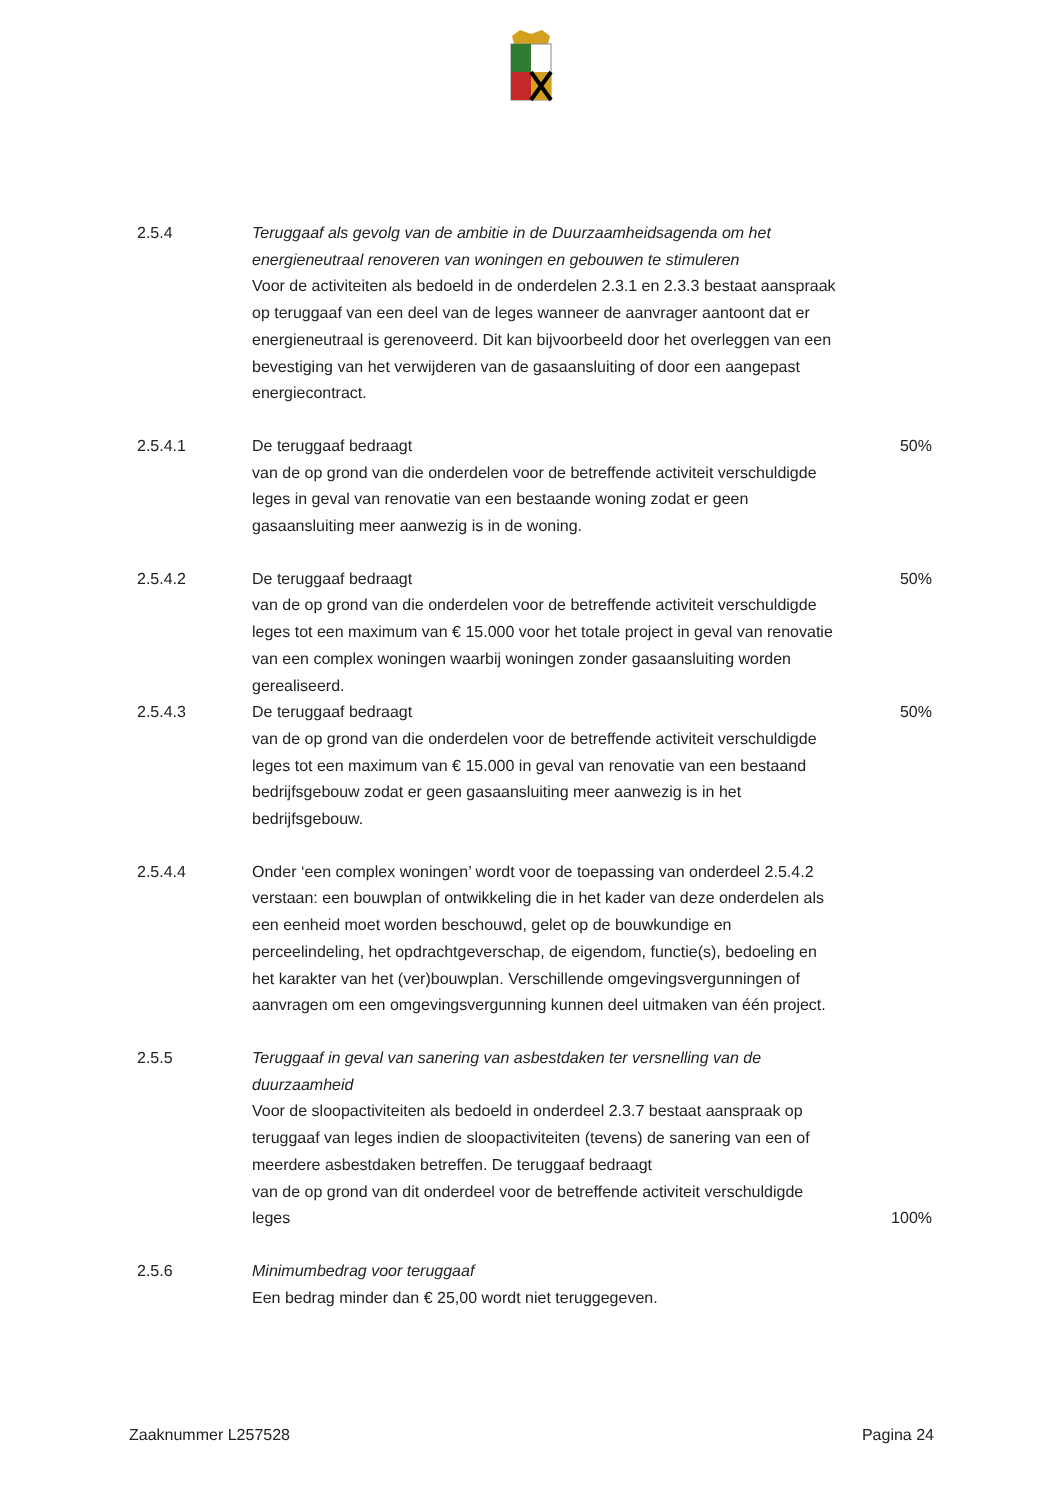2.5.4 Teruggaaf als gevolg van de ambitie in de Duurzaamheidsagenda om het energieneutraal renoveren van woningen en gebouwen te stimuleren
Voor de activiteiten als bedoeld in de onderdelen 2.3.1 en 2.3.3 bestaat aanspraak op teruggaaf van een deel van de leges wanneer de aanvrager aantoont dat er energieneutraal is gerenoveerd. Dit kan bijvoorbeeld door het overleggen van een bevestiging van het verwijderen van de gasaansluiting of door een aangepast energiecontract.
2.5.4.1 De teruggaaf bedraagt
van de op grond van die onderdelen voor de betreffende activiteit verschuldigde leges in geval van renovatie van een bestaande woning zodat er geen gasaansluiting meer aanwezig is in de woning.
50%
2.5.4.2 De teruggaaf bedraagt
van de op grond van die onderdelen voor de betreffende activiteit verschuldigde leges tot een maximum van € 15.000 voor het totale project in geval van renovatie van een complex woningen waarbij woningen zonder gasaansluiting worden gerealiseerd.
50%
2.5.4.3 De teruggaaf bedraagt
van de op grond van die onderdelen voor de betreffende activiteit verschuldigde leges tot een maximum van € 15.000 in geval van renovatie van een bestaand bedrijfsgebouw zodat er geen gasaansluiting meer aanwezig is in het bedrijfsgebouw.
50%
2.5.4.4 Onder ‘een complex woningen’ wordt voor de toepassing van onderdeel 2.5.4.2 verstaan: een bouwplan of ontwikkeling die in het kader van deze onderdelen als een eenheid moet worden beschouwd, gelet op de bouwkundige en perceelindeling, het opdrachtgeverschap, de eigendom, functie(s), bedoeling en het karakter van het (ver)bouwplan. Verschillende omgevingsvergunningen of aanvragen om een omgevingsvergunning kunnen deel uitmaken van één project.
2.5.5 Teruggaaf in geval van sanering van asbestdaken ter versnelling van de duurzaamheid
Voor de sloopactiviteiten als bedoeld in onderdeel 2.3.7 bestaat aanspraak op teruggaaf van leges indien de sloopactiviteiten (tevens) de sanering van een of meerdere asbestdaken betreffen. De teruggaaf bedraagt
van de op grond van dit onderdeel voor de betreffende activiteit verschuldigde leges
100%
2.5.6 Minimumbedrag voor teruggaaf
Een bedrag minder dan € 25,00 wordt niet teruggegeven.
Zaaknummer L257528 Pagina 24